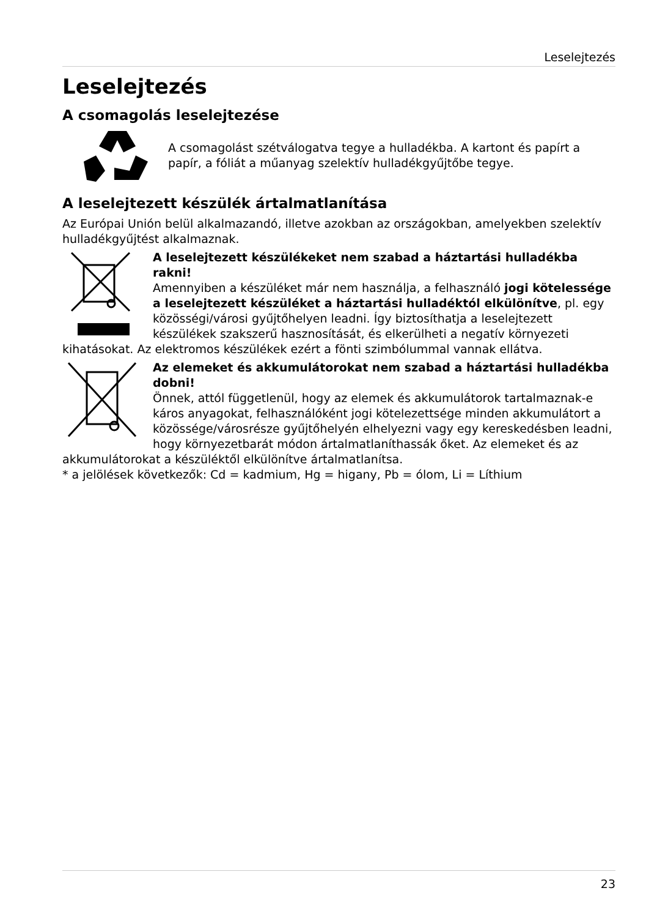Leselejtezés
Leselejtezés
A csomagolás leselejtezése
A csomagolást szétválogatva tegye a hulladékba. A kartont és papírt a papír, a fóliát a műanyag szelektív hulladékgyűjtőbe tegye.
A leselejtezett készülék ártalmatlanítása
Az Európai Unión belül alkalmazandó, illetve azokban az országokban, amelyekben szelektív hulladékgyűjtést alkalmaznak.
A leselejtezett készülékeket nem szabad a háztartási hulladékba rakni!
Amennyiben a készüléket már nem használja, a felhasználó jogi kötelessége a leselejtezett készüléket a háztartási hulladéktól elkülönítve, pl. egy közösségi/városi gyűjtőhelyen leadni. Így biztosíthatja a leselejtezett készülékek szakszerű hasznosítását, és elkerülheti a negatív környezeti kihatásokat. Az elektromos készülékek ezért a fönti szimbólummal vannak ellátva.
Az elemeket és akkumulátorokat nem szabad a háztartási hulladékba dobni!
Önnek, attól függetlenül, hogy az elemek és akkumulátorok tartalmaznak-e káros anyagokat, felhasználóként jogi kötelezettsége minden akkumulátort a közössége/városrésze gyűjtőhelyén elhelyezni vagy egy kereskedésben leadni, hogy környezetbarát módon ártalmatlaníthassák őket. Az elemeket és az akkumulátorokat a készüléktől elkülönítve ártalmatlanítsa.
* a jelölések következők: Cd = kadmium, Hg = higany, Pb = ólom, Li = Líthium
23